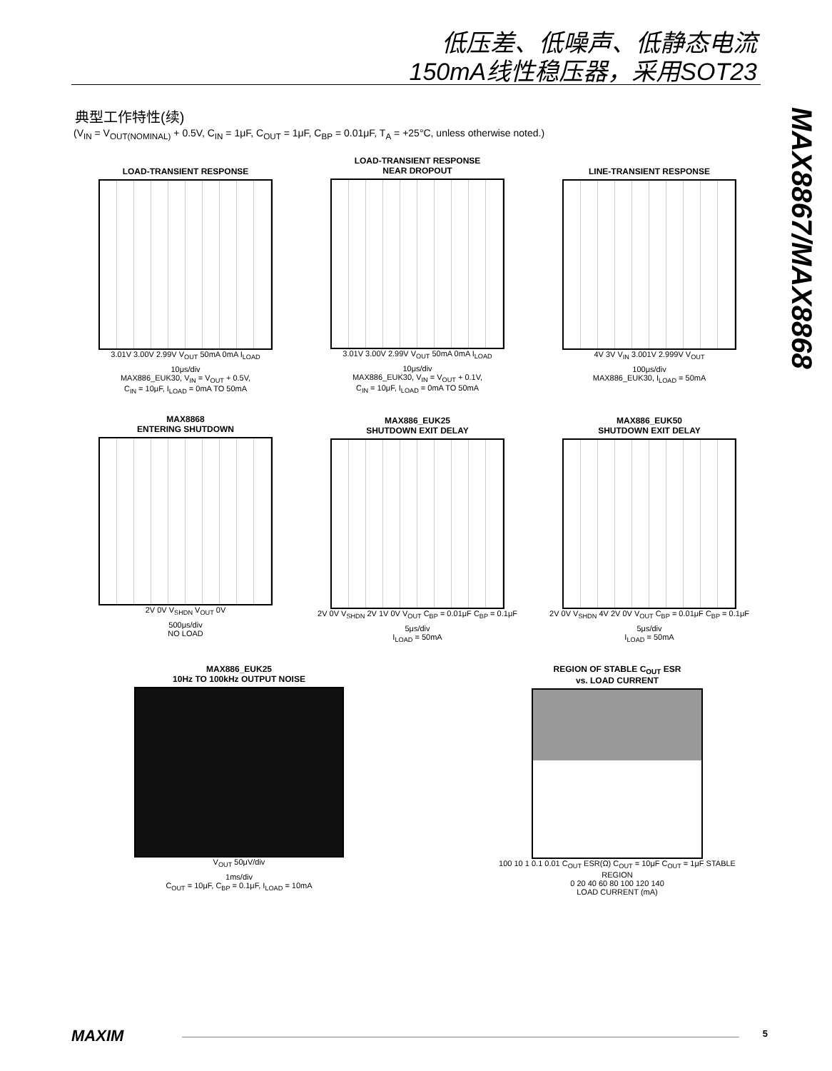低压差、低噪声、低静态电流
150mA线性稳压器，采用SOT23
MAX8867/MAX8868
典型工作特性(续)
(V<sub>IN</sub> = V<sub>OUT(NOMINAL)</sub> + 0.5V, C<sub>IN</sub> = 1μF, C<sub>OUT</sub> = 1μF, C<sub>BP</sub> = 0.01μF, T<sub>A</sub> = +25°C, unless otherwise noted.)
LOAD-TRANSIENT RESPONSE
3.01V 3.00V 2.99V V<sub>OUT</sub> 50mA 0mA I<sub>LOAD</sub>
10μs/div
MAX886_EUK30, V<sub>IN</sub> = V<sub>OUT</sub> + 0.5V,
C<sub>IN</sub> = 10μF, I<sub>LOAD</sub> = 0mA TO 50mA
LOAD-TRANSIENT RESPONSE
NEAR DROPOUT
3.01V 3.00V 2.99V V<sub>OUT</sub> 50mA 0mA I<sub>LOAD</sub>
10μs/div
MAX886_EUK30, V<sub>IN</sub> = V<sub>OUT</sub> + 0.1V,
C<sub>IN</sub> = 10μF, I<sub>LOAD</sub> = 0mA TO 50mA
LINE-TRANSIENT RESPONSE
4V 3V V<sub>IN</sub> 3.001V 2.999V V<sub>OUT</sub>
100μs/div
MAX886_EUK30, I<sub>LOAD</sub> = 50mA
MAX8868
ENTERING SHUTDOWN
2V 0V V<sub>SHDN</sub> V<sub>OUT</sub> 0V
500μs/div
NO LOAD
MAX886_EUK25
SHUTDOWN EXIT DELAY
2V 0V V<sub>SHDN</sub> 2V 1V 0V V<sub>OUT</sub> C<sub>BP</sub> = 0.01μF C<sub>BP</sub> = 0.1μF
5μs/div
I<sub>LOAD</sub> = 50mA
MAX886_EUK50
SHUTDOWN EXIT DELAY
2V 0V V<sub>SHDN</sub> 4V 2V 0V V<sub>OUT</sub> C<sub>BP</sub> = 0.01μF C<sub>BP</sub> = 0.1μF
5μs/div
I<sub>LOAD</sub> = 50mA
MAX886_EUK25
10Hz TO 100kHz OUTPUT NOISE
V<sub>OUT</sub> 50μV/div
1ms/div
C<sub>OUT</sub> = 10μF, C<sub>BP</sub> = 0.1μF, I<sub>LOAD</sub> = 10mA
REGION OF STABLE C<sub>OUT</sub> ESR
vs. LOAD CURRENT
100 10 1 0.1 0.01 C<sub>OUT</sub> ESR(Ω) C<sub>OUT</sub> = 10μF C<sub>OUT</sub> = 1μF STABLE REGION
0 20 40 60 80 100 120 140
LOAD CURRENT (mA)
MAXIM 5